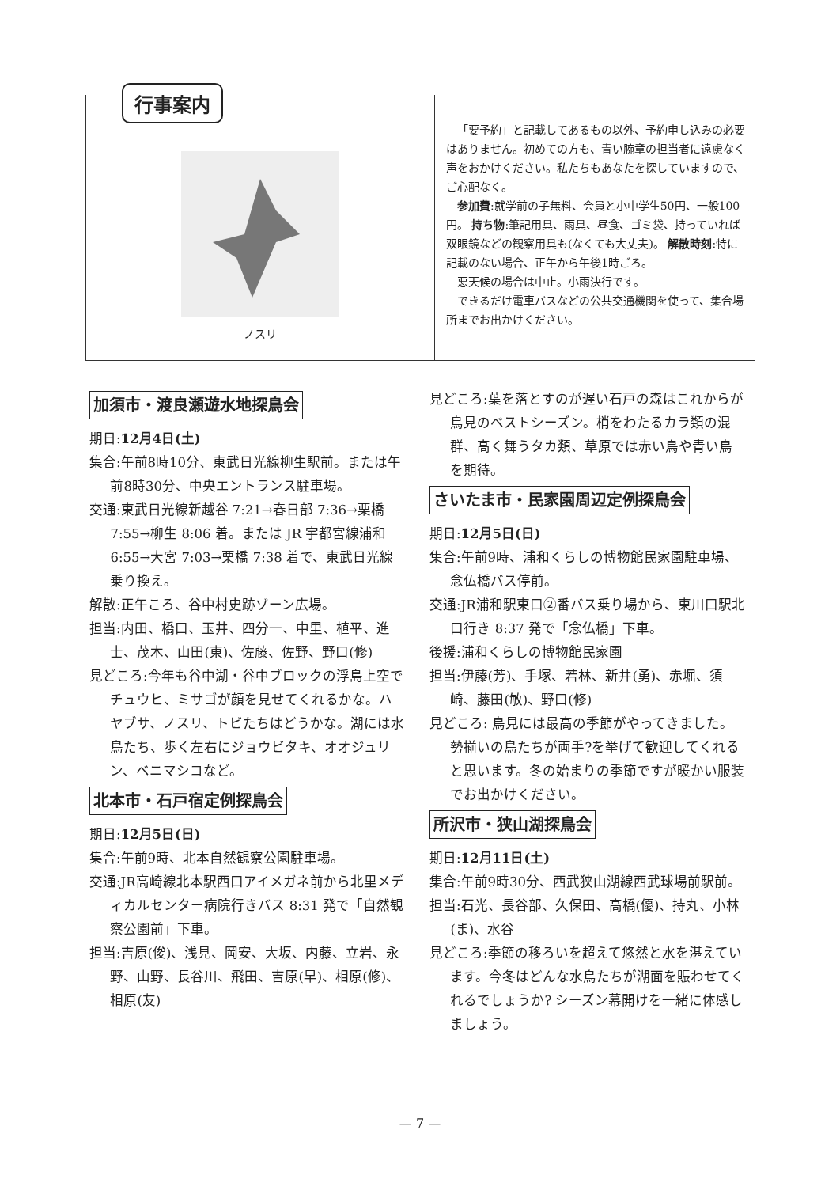行事案内
ノスリ
「要予約」と記載してあるもの以外、予約申し込みの必要はありません。初めての方も、青い腕章の担当者に遠慮なく声をおかけください。私たちもあなたを探していますので、ご心配なく。
参加費:就学前の子無料、会員と小中学生50円、一般100円。 持ち物:筆記用具、雨具、昼食、ゴミ袋、持っていれば双眼鏡などの観察用具も(なくても大丈夫)。 解散時刻:特に記載のない場合、正午から午後1時ごろ。
悪天候の場合は中止。小雨決行です。
できるだけ電車バスなどの公共交通機関を使って、集合場所までお出かけください。
加須市・渡良瀬遊水地探鳥会
期日:12月4日(土)
集合:午前8時10分、東武日光線柳生駅前。または午前8時30分、中央エントランス駐車場。
交通:東武日光線新越谷 7:21→春日部 7:36→栗橋 7:55→柳生 8:06 着。または JR 宇都宮線浦和 6:55→大宮 7:03→栗橋 7:38 着で、東武日光線乗り換え。
解散:正午ころ、谷中村史跡ゾーン広場。
担当:内田、橋口、玉井、四分一、中里、植平、進士、茂木、山田(東)、佐藤、佐野、野口(修)
見どころ:今年も谷中湖・谷中ブロックの浮島上空でチュウヒ、ミサゴが顔を見せてくれるかな。ハヤブサ、ノスリ、トビたちはどうかな。湖には水鳥たち、歩く左右にジョウビタキ、オオジュリン、ベニマシコなど。
北本市・石戸宿定例探鳥会
期日:12月5日(日)
集合:午前9時、北本自然観察公園駐車場。
交通:JR高崎線北本駅西口アイメガネ前から北里メディカルセンター病院行きバス 8:31 発で「自然観察公園前」下車。
担当:吉原(俊)、浅見、岡安、大坂、内藤、立岩、永野、山野、長谷川、飛田、吉原(早)、相原(修)、相原(友)
見どころ:葉を落とすのが遅い石戸の森はこれからが鳥見のベストシーズン。梢をわたるカラ類の混群、高く舞うタカ類、草原では赤い鳥や青い鳥を期待。
さいたま市・民家園周辺定例探鳥会
期日:12月5日(日)
集合:午前9時、浦和くらしの博物館民家園駐車場、念仏橋バス停前。
交通:JR浦和駅東口②番バス乗り場から、東川口駅北口行き 8:37 発で「念仏橋」下車。
後援:浦和くらしの博物館民家園
担当:伊藤(芳)、手塚、若林、新井(勇)、赤堀、須崎、藤田(敏)、野口(修)
見どころ: 鳥見には最高の季節がやってきました。勢揃いの鳥たちが両手?を挙げて歓迎してくれると思います。冬の始まりの季節ですが暖かい服装でお出かけください。
所沢市・狭山湖探鳥会
期日:12月11日(土)
集合:午前9時30分、西武狭山湖線西武球場前駅前。
担当:石光、長谷部、久保田、高橋(優)、持丸、小林(ま)、水谷
見どころ:季節の移ろいを超えて悠然と水を湛えています。今冬はどんな水鳥たちが湖面を賑わせてくれるでしょうか? シーズン幕開けを一緒に体感しましょう。
— 7 —